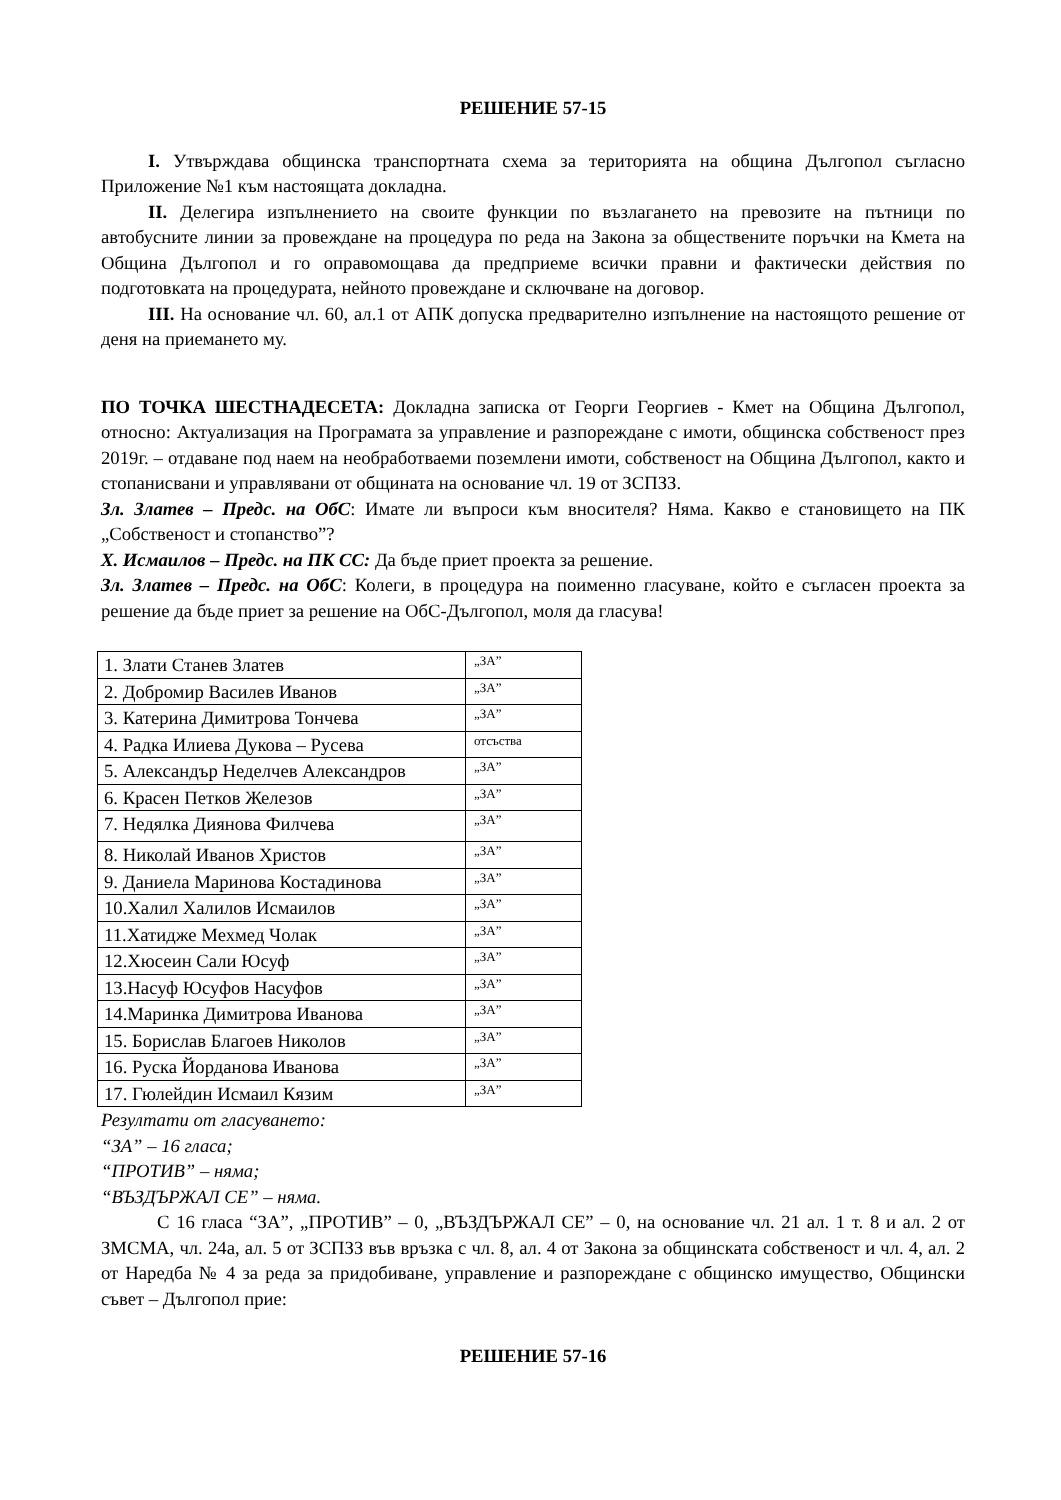РЕШЕНИЕ 57-15
I. Утвърждава общинска транспортната схема за територията на община Дългопол съгласно Приложение №1 към настоящата докладна.
II. Делегира изпълнението на своите функции по възлагането на превозите на пътници по автобусните линии за провеждане на процедура по реда на Закона за обществените поръчки на Кмета на Община Дългопол и го оправомощава да предприеме всички правни и фактически действия по подготовката на процедурата, нейното провеждане и сключване на договор.
III. На основание чл. 60, ал.1 от АПК допуска предварително изпълнение на настоящото решение от деня на приемането му.
ПО ТОЧКА ШЕСТНАДЕСЕТА: Докладна записка от Георги Георгиев - Кмет на Община Дългопол, относно: Актуализация на Програмата за управление и разпореждане с имоти, общинска собственост през 2019г. – отдаване под наем на необработваеми поземлени имоти, собственост на Община Дългопол, както и стопанисвани и управлявани от общината на основание чл. 19 от ЗСПЗЗ.
Зл. Златев – Предс. на ОбС: Имате ли въпроси към вносителя? Няма. Какво е становището на ПК „Собственост и стопанство”?
Х. Исмаилов – Предс. на ПК СС: Да бъде приет проекта за решение.
Зл. Златев – Предс. на ОбС: Колеги, в процедура на поименно гласуване, който е съгласен проекта за решение да бъде приет за решение на ОбС-Дългопол, моля да гласува!
| 1. Злати Станев Златев | „ЗА” |
| 2. Добромир Василев Иванов | „ЗА” |
| 3. Катерина Димитрова Тончева | „ЗА” |
| 4. Радка Илиева Дукова – Русева | отсъства |
| 5. Александър Неделчев Александров | „ЗА” |
| 6. Красен Петков Железов | „ЗА” |
| 7. Недялка Диянова Филчева | „ЗА” |
| 8. Николай Иванов Христов | „ЗА” |
| 9. Даниела Маринова Костадинова | „ЗА” |
| 10.Халил Халилов Исмаилов | „ЗА” |
| 11.Хатидже Мехмед Чолак | „ЗА” |
| 12.Хюсеин Сали Юсуф | „ЗА” |
| 13.Насуф Юсуфов Насуфов | „ЗА” |
| 14.Маринка Димитрова Иванова | „ЗА” |
| 15. Борислав Благоев Николов | „ЗА” |
| 16. Руска Йорданова Иванова | „ЗА” |
| 17. Гюлейдин Исмаил Кязим | „ЗА” |
Резултати от гласуването:
“ЗА” – 16 гласа;
“ПРОТИВ” – няма;
“ВЪЗДЪРЖАЛ СЕ” – няма.
С 16 гласа “ЗА”, „ПРОТИВ” – 0, „ВЪЗДЪРЖАЛ СЕ” – 0, на основание чл. 21 ал. 1 т. 8 и ал. 2 от ЗМСМА, чл. 24а, ал. 5 от ЗСПЗЗ във връзка с чл. 8, ал. 4 от Закона за общинската собственост и чл. 4, ал. 2 от Наредба № 4 за реда за придобиване, управление и разпореждане с общинско имущество, Общински съвет – Дългопол прие:
РЕШЕНИЕ 57-16